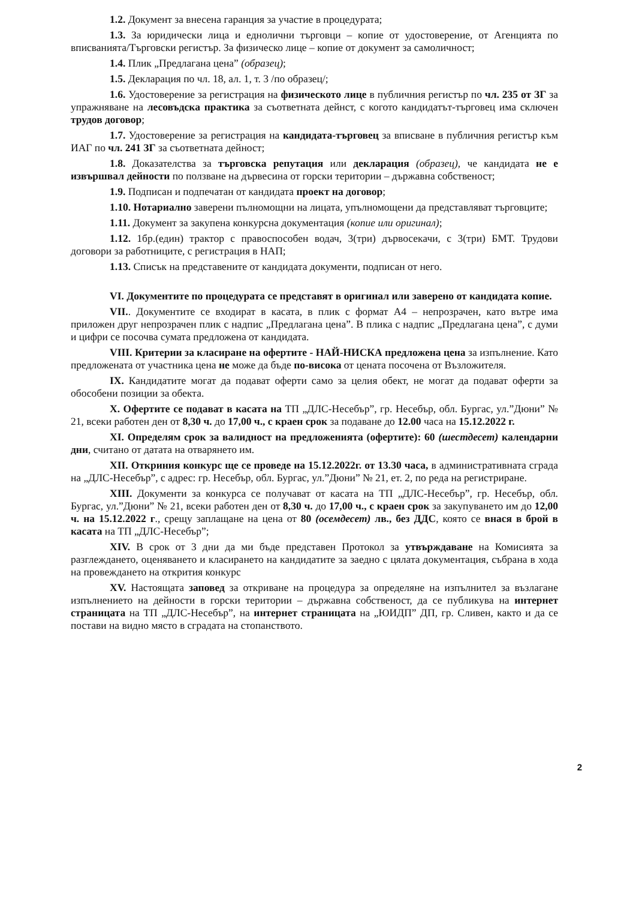1.2. Документ за внесена гаранция за участие в процедурата;
1.3. За юридически лица и еднолични търговци – копие от удостоверение, от Агенцията по вписванията/Търговски регистър. За физическо лице – копие от документ за самоличност;
1.4. Плик „Предлагана цена” (образец);
1.5. Декларация по чл. 18, ал. 1, т. 3 /по образец/;
1.6. Удостоверение за регистрация на физическото лице в публичния регистър по чл. 235 от ЗГ за упражняване на лесовъдска практика за съответната дейнст, с когото кандидатът-търговец има сключен трудов договор;
1.7. Удостоверение за регистрация на кандидата-търговец за вписване в публичния регистър към ИАГ по чл. 241 ЗГ за съответната дейност;
1.8. Доказателства за търговска репутация или декларация (образец), че кандидата не е извършвал дейности по ползване на дървесина от горски територии – държавна собственост;
1.9. Подписан и подпечатан от кандидата проект на договор;
1.10. Нотариално заверени пълномощни на лицата, упълномощени да представляват търговците;
1.11. Документ за закупена конкурсна документация (копие или оригинал);
1.12. 1бр.(един) трактор с правоспособен водач, 3(три) дървосекачи, с 3(три) БМТ. Трудови договори за работниците, с регистрация в НАП;
1.13. Списък на представените от кандидата документи, подписан от него.
VI. Документите по процедурата се представят в оригинал или заверено от кандидата копие.
VII.. Документите се входират в касата, в плик с формат А4 – непрозрачен, като вътре има приложен друг непрозрачен плик с надпис „Предлагана цена”. В плика с надпис „Предлагана цена”, с думи и цифри се посочва сумата предложена от кандидата.
VIII. Критерии за класиране на офертите - НАЙ-НИСКА предложена цена за изпълнение. Като предложената от участника цена не може да бъде по-висока от цената посочена от Възложителя.
IX. Кандидатите могат да подават оферти само за целия обект, не могат да подават оферти за обособени позиции за обекта.
X. Офертите се подават в касата на ТП „ДЛС-Несебър”, гр. Несебър, обл. Бургас, ул.”Дюни” № 21, всеки работен ден от 8,30 ч. до 17,00 ч., с краен срок за подаване до 12.00 часа на 15.12.2022 г.
XI. Определям срок за валидност на предложенията (офертите): 60 (шестдесет) календарни дни, считано от датата на отварянето им.
XII. Откриния конкурс ще се проведе на 15.12.2022г. от 13.30 часа, в административната сграда на „ДЛС-Несебър”, с адрес: гр. Несебър, обл. Бургас, ул.”Дюни” № 21, ет. 2, по реда на регистриране.
XIII. Документи за конкурса се получават от касата на ТП „ДЛС-Несебър”, гр. Несебър, обл. Бургас, ул.”Дюни” № 21, всеки работен ден от 8,30 ч. до 17,00 ч., с краен срок за закупуването им до 12,00 ч. на 15.12.2022 г., срещу заплащане на цена от 80 (осемдесет) лв., без ДДС, която се внася в брой в касата на ТП „ДЛС-Несебър”;
XIV. В срок от 3 дни да ми бъде представен Протокол за утвърждаване на Комисията за разглеждането, оценяването и класирането на кандидатите за заедно с цялата документация, събрана в хода на провеждането на открития конкурс
XV. Настоящата заповед за откриване на процедура за определяне на изпълнител за възлагане изпълнението на дейности в горски територии – държавна собственост, да се публикува на интернет страницата на ТП „ДЛС-Несебър”, на интернет страницата на „ЮИДП” ДП, гр. Сливен, както и да се постави на видно място в сградата на стопанството.
2